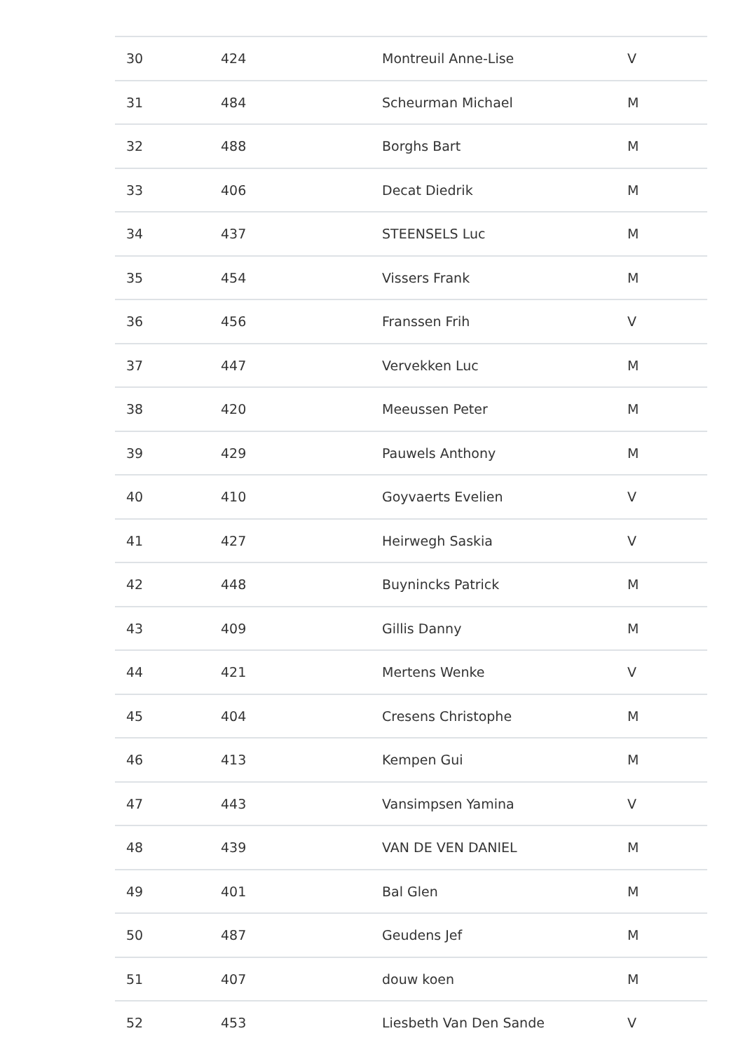| 30 | 424 | Montreuil Anne-Lise | V |
| 31 | 484 | Scheurman Michael | M |
| 32 | 488 | Borghs Bart | M |
| 33 | 406 | Decat Diedrik | M |
| 34 | 437 | STEENSELS Luc | M |
| 35 | 454 | Vissers Frank | M |
| 36 | 456 | Franssen Frih | V |
| 37 | 447 | Vervekken Luc | M |
| 38 | 420 | Meeussen Peter | M |
| 39 | 429 | Pauwels Anthony | M |
| 40 | 410 | Goyvaerts Evelien | V |
| 41 | 427 | Heirwegh Saskia | V |
| 42 | 448 | Buynincks Patrick | M |
| 43 | 409 | Gillis Danny | M |
| 44 | 421 | Mertens Wenke | V |
| 45 | 404 | Cresens Christophe | M |
| 46 | 413 | Kempen Gui | M |
| 47 | 443 | Vansimpsen Yamina | V |
| 48 | 439 | VAN DE VEN DANIEL | M |
| 49 | 401 | Bal Glen | M |
| 50 | 487 | Geudens Jef | M |
| 51 | 407 | douw koen | M |
| 52 | 453 | Liesbeth Van Den Sande | V |